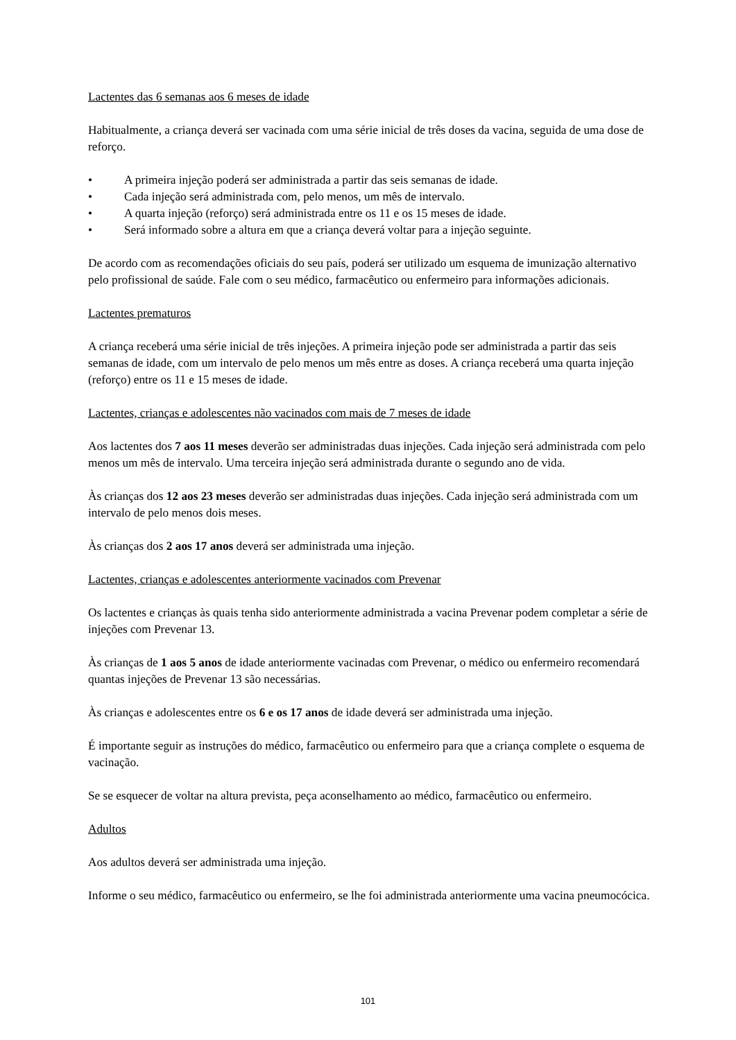Lactentes das 6 semanas aos 6 meses de idade
Habitualmente, a criança deverá ser vacinada com uma série inicial de três doses da vacina, seguida de uma dose de reforço.
• A primeira injeção poderá ser administrada a partir das seis semanas de idade.
• Cada injeção será administrada com, pelo menos, um mês de intervalo.
• A quarta injeção (reforço) será administrada entre os 11 e os 15 meses de idade.
• Será informado sobre a altura em que a criança deverá voltar para a injeção seguinte.
De acordo com as recomendações oficiais do seu país, poderá ser utilizado um esquema de imunização alternativo pelo profissional de saúde. Fale com o seu médico, farmacêutico ou enfermeiro para informações adicionais.
Lactentes prematuros
A criança receberá uma série inicial de três injeções. A primeira injeção pode ser administrada a partir das seis semanas de idade, com um intervalo de pelo menos um mês entre as doses. A criança receberá uma quarta injeção (reforço) entre os 11 e 15 meses de idade.
Lactentes, crianças e adolescentes não vacinados com mais de 7 meses de idade
Aos lactentes dos 7 aos 11 meses deverão ser administradas duas injeções. Cada injeção será administrada com pelo menos um mês de intervalo. Uma terceira injeção será administrada durante o segundo ano de vida.
Às crianças dos 12 aos 23 meses deverão ser administradas duas injeções. Cada injeção será administrada com um intervalo de pelo menos dois meses.
Às crianças dos 2 aos 17 anos deverá ser administrada uma injeção.
Lactentes, crianças e adolescentes anteriormente vacinados com Prevenar
Os lactentes e crianças às quais tenha sido anteriormente administrada a vacina Prevenar podem completar a série de injeções com Prevenar 13.
Às crianças de 1 aos 5 anos de idade anteriormente vacinadas com Prevenar, o médico ou enfermeiro recomendará quantas injeções de Prevenar 13 são necessárias.
Às crianças e adolescentes entre os 6 e os 17 anos de idade deverá ser administrada uma injeção.
É importante seguir as instruções do médico, farmacêutico ou enfermeiro para que a criança complete o esquema de vacinação.
Se se esquecer de voltar na altura prevista, peça aconselhamento ao médico, farmacêutico ou enfermeiro.
Adultos
Aos adultos deverá ser administrada uma injeção.
Informe o seu médico, farmacêutico ou enfermeiro, se lhe foi administrada anteriormente uma vacina pneumocócica.
101